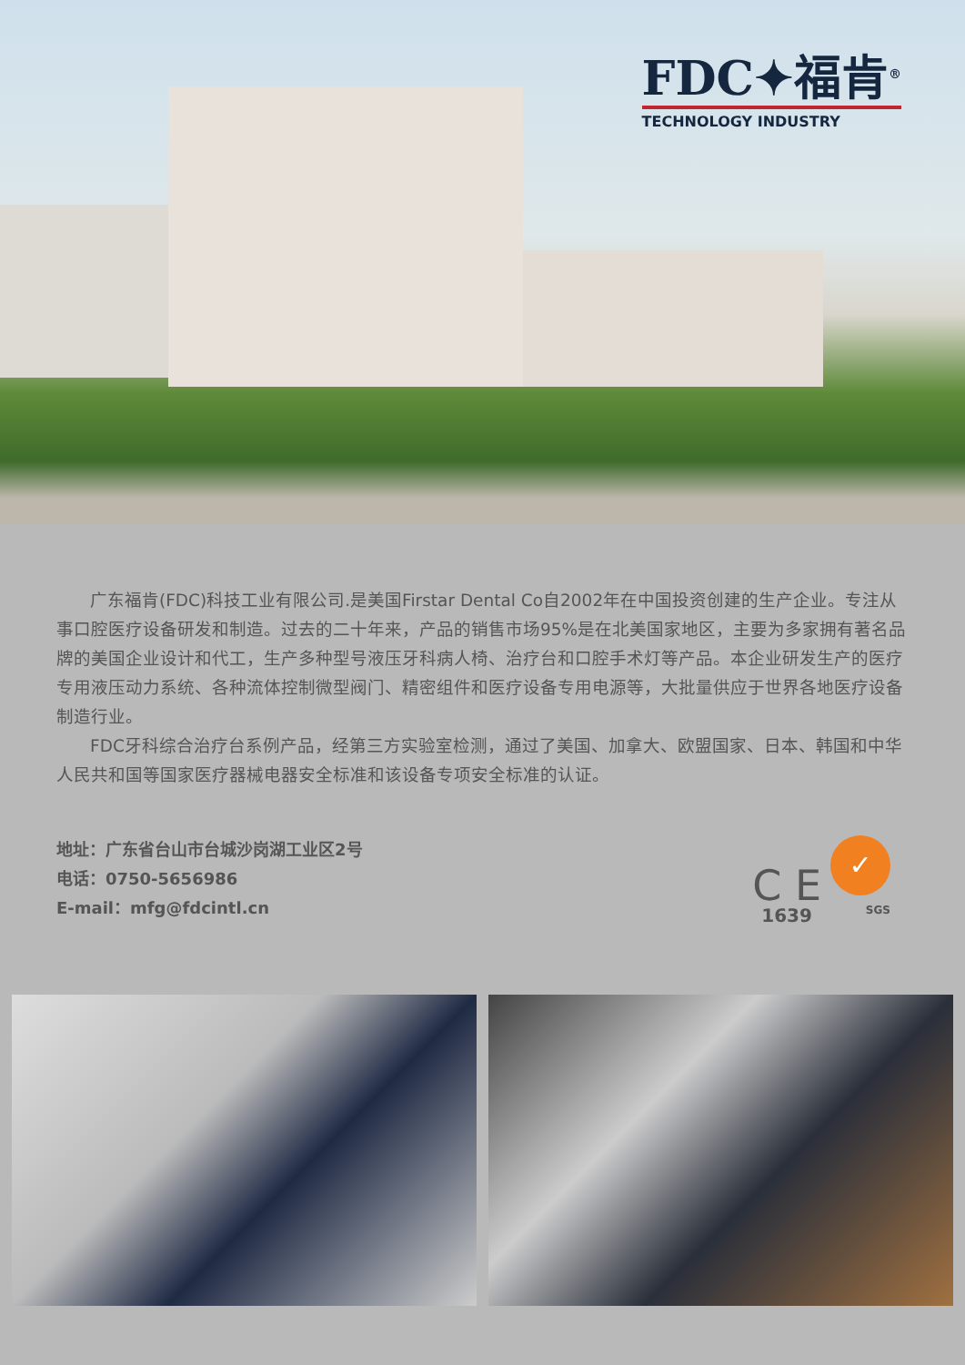FDC✦福肯<sup>®</sup>
TECHNOLOGY INDUSTRY
广东福肯(FDC)科技工业有限公司.是美国Firstar Dental Co自2002年在中国投资创建的生产企业。专注从事口腔医疗设备研发和制造。过去的二十年来，产品的销售市场95%是在北美国家地区，主要为多家拥有著名品牌的美国企业设计和代工，生产多种型号液压牙科病人椅、治疗台和口腔手术灯等产品。本企业研发生产的医疗专用液压动力系统、各种流体控制微型阀门、精密组件和医疗设备专用电源等，大批量供应于世界各地医疗设备制造行业。
FDC牙科综合治疗台系例产品，经第三方实验室检测，通过了美国、加拿大、欧盟国家、日本、韩国和中华人民共和国等国家医疗器械电器安全标准和该设备专项安全标准的认证。
地址：广东省台山市台城沙岗湖工业区2号
电话：0750-5656986
E-mail：mfg@fdcintl.cn
C E
1639
✓
SGS